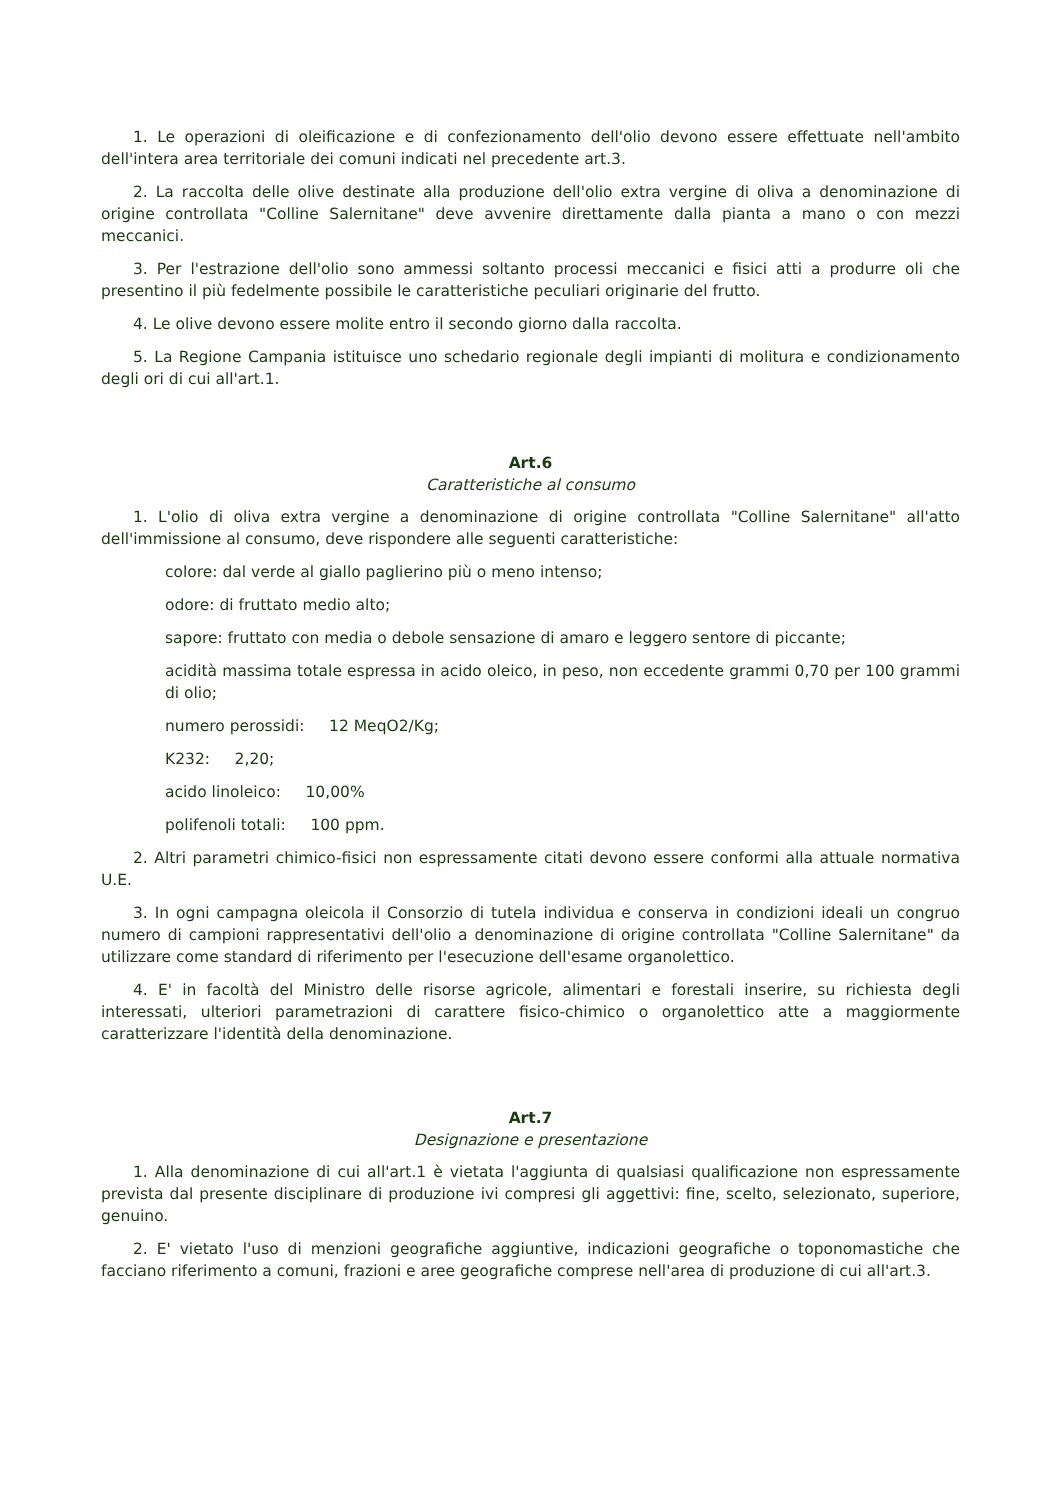1. Le operazioni di oleificazione e di confezionamento dell'olio devono essere effettuate nell'ambito dell'intera area territoriale dei comuni indicati nel precedente art.3.
2. La raccolta delle olive destinate alla produzione dell'olio extra vergine di oliva a denominazione di origine controllata "Colline Salernitane" deve avvenire direttamente dalla pianta a mano o con mezzi meccanici.
3. Per l'estrazione dell'olio sono ammessi soltanto processi meccanici e fisici atti a produrre oli che presentino il più fedelmente possibile le caratteristiche peculiari originarie del frutto.
4. Le olive devono essere molite entro il secondo giorno dalla raccolta.
5. La Regione Campania istituisce uno schedario regionale degli impianti di molitura e condizionamento degli ori di cui all'art.1.
Art.6
Caratteristiche al consumo
1. L'olio di oliva extra vergine a denominazione di origine controllata "Colline Salernitane" all'atto dell'immissione al consumo, deve rispondere alle seguenti caratteristiche:
colore: dal verde al giallo paglierino più o meno intenso;
odore: di fruttato medio alto;
sapore: fruttato con media o debole sensazione di amaro e leggero sentore di piccante;
acidità massima totale espressa in acido oleico, in peso, non eccedente grammi 0,70 per 100 grammi di olio;
numero perossidi: 12 MeqO2/Kg;
K232: 2,20;
acido linoleico: 10,00%
polifenoli totali: 100 ppm.
2. Altri parametri chimico-fisici non espressamente citati devono essere conformi alla attuale normativa U.E.
3. In ogni campagna oleicola il Consorzio di tutela individua e conserva in condizioni ideali un congruo numero di campioni rappresentativi dell'olio a denominazione di origine controllata "Colline Salernitane" da utilizzare come standard di riferimento per l'esecuzione dell'esame organolettico.
4. E' in facoltà del Ministro delle risorse agricole, alimentari e forestali inserire, su richiesta degli interessati, ulteriori parametrazioni di carattere fisico-chimico o organolettico atte a maggiormente caratterizzare l'identità della denominazione.
Art.7
Designazione e presentazione
1. Alla denominazione di cui all'art.1 è vietata l'aggiunta di qualsiasi qualificazione non espressamente prevista dal presente disciplinare di produzione ivi compresi gli aggettivi: fine, scelto, selezionato, superiore, genuino.
2. E' vietato l'uso di menzioni geografiche aggiuntive, indicazioni geografiche o toponomastiche che facciano riferimento a comuni, frazioni e aree geografiche comprese nell'area di produzione di cui all'art.3.